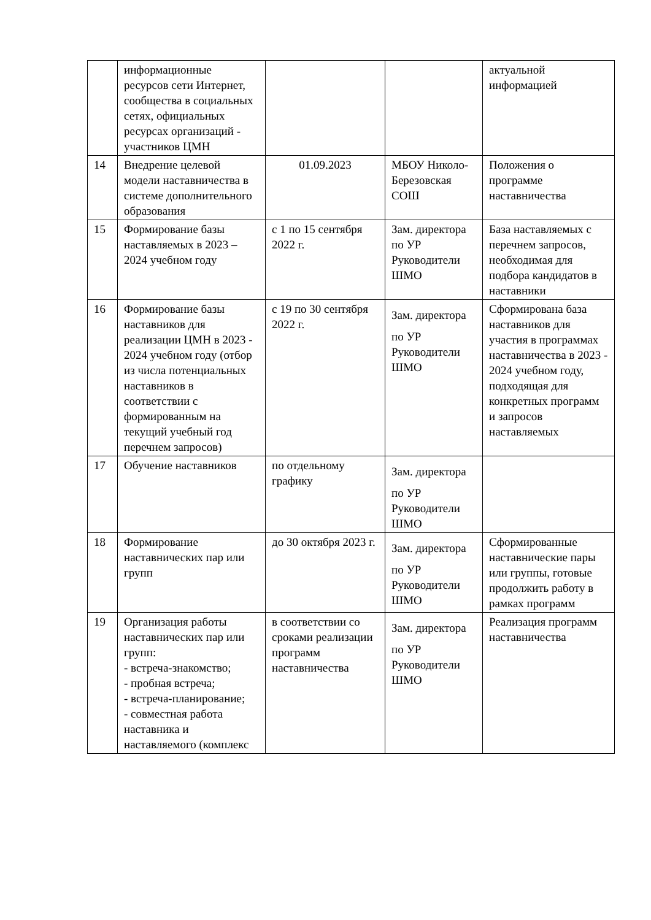| | информационные ресурсов сети Интернет, сообщества в социальных сетях, официальных ресурсах организаций - участников ЦМН | | | актуальной информацией |
| 14 | Внедрение целевой модели наставничества в системе дополнительного образования | 01.09.2023 | МБОУ Николо-Березовская СОШ | Положения о программе наставничества |
| 15 | Формирование базы наставляемых в 2023 –2024 учебном году | с 1 по 15 сентября 2022 г. | Зам. директора по УР Руководители ШМО | База наставляемых с перечнем запросов, необходимая для подбора кандидатов в наставники |
| 16 | Формирование базы наставников для реализации ЦМН в 2023 - 2024 учебном году (отбор из числа потенциальных наставников в соответствии с формированным на текущий учебный год перечнем запросов) | с 19 по 30 сентября 2022 г. | Зам. директора по УР Руководители ШМО | Сформирована база наставников для участия в программах наставничества в 2023 - 2024 учебном году, подходящая для конкретных программ и запросов наставляемых |
| 17 | Обучение наставников | по отдельному графику | Зам. директора по УР Руководители ШМО | |
| 18 | Формирование наставнических пар или групп | до 30 октября 2023 г. | Зам. директора по УР Руководители ШМО | Сформированные наставнические пары или группы, готовые продолжить работу в рамках программ |
| 19 | Организация работы наставнических пар или групп: - встреча-знакомство; - пробная встреча; - встреча-планирование; - совместная работа наставника и наставляемого (комплекс | в соответствии со сроками реализации программ наставничества | Зам. директора по УР Руководители ШМО | Реализация программ наставничества |